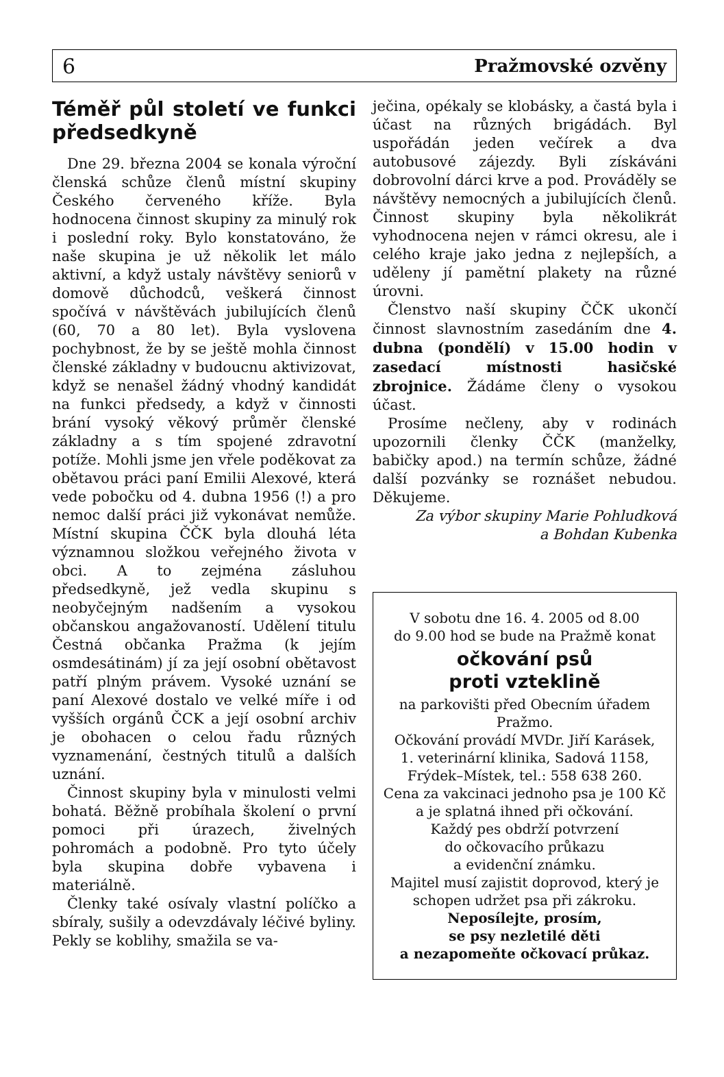6 Pražmovské ozvěny
Téměř půl století ve funkci předsedkyně
Dne 29. března 2004 se konala výroční členská schůze členů místní skupiny Českého červeného kříže. Byla hodnocena činnost skupiny za minulý rok i poslední roky. Bylo konstatováno, že naše skupina je už několik let málo aktivní, a když ustaly návštěvy seniorů v domově důchodců, veškerá činnost spočívá v návštěvách jubilujících členů (60, 70 a 80 let). Byla vyslovena pochybnost, že by se ještě mohla činnost členské základny v budoucnu aktivizovat, když se nenašel žádný vhodný kandidát na funkci předsedy, a když v činnosti brání vysoký věkový průměr členské základny a s tím spojené zdravotní potíže. Mohli jsme jen vřele poděkovat za obětavou práci paní Emilii Alexové, která vede pobočku od 4. dubna 1956 (!) a pro nemoc další práci již vykonávat nemůže. Místní skupina ČČK byla dlouhá léta významnou složkou veřejného života v obci. A to zejména zásluhou předsedkyně, jež vedla skupinu s neobyčejným nadšením a vysokou občanskou angažovaností. Udělení titulu Čestná občanka Pražma (k jejím osmdesátinám) jí za její osobní obětavost patří plným právem. Vysoké uznání se paní Alexové dostalo ve velké míře i od vyšších orgánů ČCK a její osobní archiv je obohacen o celou řadu různých vyznamenání, čestných titulů a dalších uznání.
Činnost skupiny byla v minulosti velmi bohatá. Běžně probíhala školení o první pomoci při úrazech, živelných pohromách a podobně. Pro tyto účely byla skupina dobře vybavena i materiálně.
Členky také osívaly vlastní políčko a sbíraly, sušily a odevzdávaly léčivé byliny. Pekly se koblihy, smažila se va-
ječina, opékaly se klobásky, a častá byla i účast na různých brigádách. Byl uspořádán jeden večírek a dva autobusové zájezdy. Byli získáváni dobrovolní dárci krve a pod. Prováděly se návštěvy nemocných a jubilujících členů. Činnost skupiny byla několikrát vyhodnocena nejen v rámci okresu, ale i celého kraje jako jedna z nejlepších, a uděleny jí pamětní plakety na různé úrovni.
Členstvo naší skupiny ČČK ukončí činnost slavnostním zasedáním dne 4. dubna (pondělí) v 15.00 hodin v zasedací místnosti hasičské zbrojnice. Žádáme členy o vysokou účast.
Prosíme nečleny, aby v rodinách upozornili členky ČČK (manželky, babičky apod.) na termín schůze, žádné další pozvánky se roznášet nebudou. Děkujeme.
Za výbor skupiny Marie Pohludková
a Bohdan Kubenka
V sobotu dne 16. 4. 2005 od 8.00
do 9.00 hod se bude na Pražmě konat
očkování psů
proti vzteklině
na parkovišti před Obecním úřadem Pražmo.
Očkování provádí MVDr. Jiří Karásek,
1. veterinární klinika, Sadová 1158,
Frýdek–Místek, tel.: 558 638 260.
Cena za vakcinaci jednoho psa je 100 Kč a je splatná ihned při očkování.
Každý pes obdrží potvrzení
do očkovacího průkazu
a evidenční známku.
Majitel musí zajistit doprovod, který je schopen udržet psa při zákroku.
Neposílejte, prosím,
se psy nezletilé děti
a nezapomeňte očkovací průkaz.